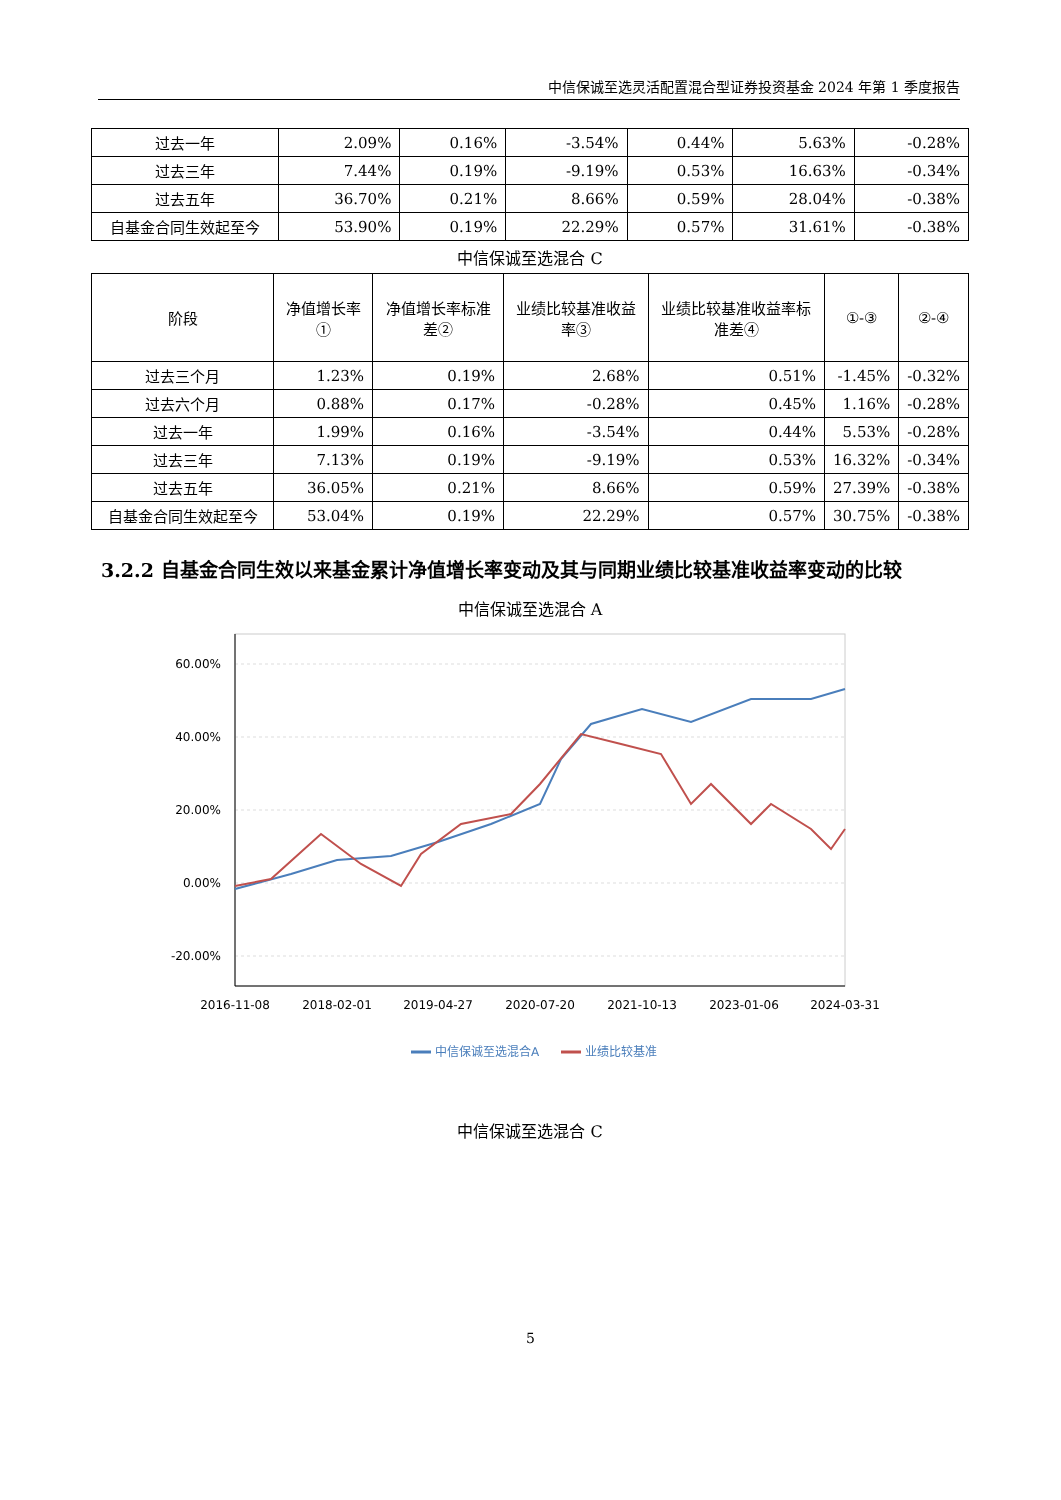中信保诚至选灵活配置混合型证券投资基金 2024 年第 1 季度报告
| 过去一年 | 2.09% | 0.16% | -3.54% | 0.44% | 5.63% | -0.28% |
| 过去三年 | 7.44% | 0.19% | -9.19% | 0.53% | 16.63% | -0.34% |
| 过去五年 | 36.70% | 0.21% | 8.66% | 0.59% | 28.04% | -0.38% |
| 自基金合同生效起至今 | 53.90% | 0.19% | 22.29% | 0.57% | 31.61% | -0.38% |
中信保诚至选混合 C
| 阶段 | 净值增长率① | 净值增长率标准差② | 业绩比较基准收益率③ | 业绩比较基准收益率标准差④ | ①-③ | ②-④ |
| --- | --- | --- | --- | --- | --- | --- |
| 过去三个月 | 1.23% | 0.19% | 2.68% | 0.51% | -1.45% | -0.32% |
| 过去六个月 | 0.88% | 0.17% | -0.28% | 0.45% | 1.16% | -0.28% |
| 过去一年 | 1.99% | 0.16% | -3.54% | 0.44% | 5.53% | -0.28% |
| 过去三年 | 7.13% | 0.19% | -9.19% | 0.53% | 16.32% | -0.34% |
| 过去五年 | 36.05% | 0.21% | 8.66% | 0.59% | 27.39% | -0.38% |
| 自基金合同生效起至今 | 53.04% | 0.19% | 22.29% | 0.57% | 30.75% | -0.38% |
3.2.2 自基金合同生效以来基金累计净值增长率变动及其与同期业绩比较基准收益率变动的比较
中信保诚至选混合 A
60.00%
40.00%
20.00%
0.00%
-20.00%
2016-11-08
2018-02-01
2019-04-27
2020-07-20
2021-10-13
2023-01-06
2024-03-31
中信保诚至选混合A
业绩比较基准
中信保诚至选混合 C
5